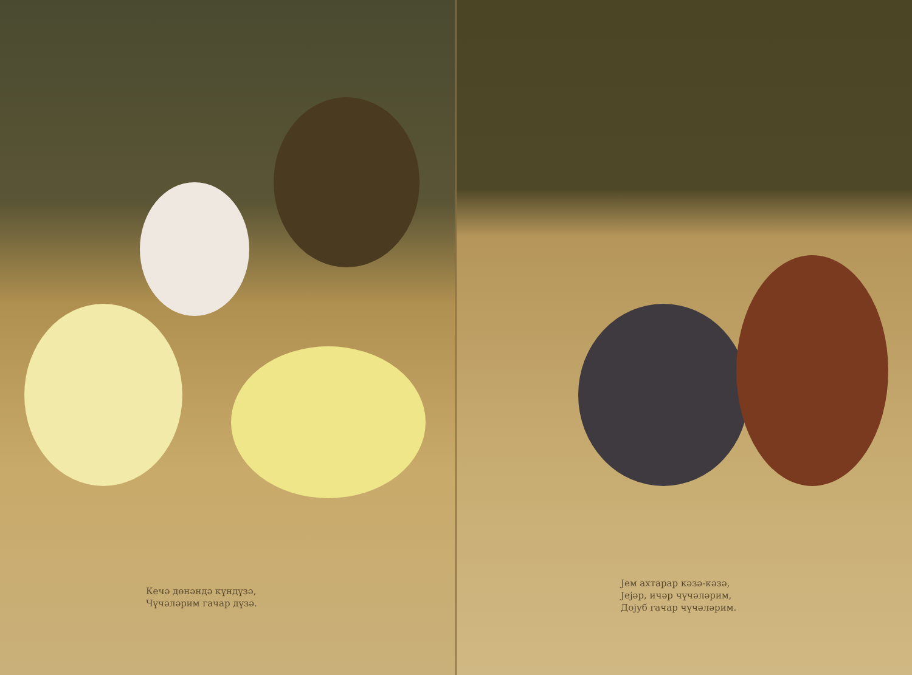Кечә дөнәндә күндүзә,
Чүчәләрим гачар дүзә.
Јем ахтарар кәзә-кәзә,
Јејәр, ичәр чүчәләрим,
Дојуб гачар чүчәләрим.